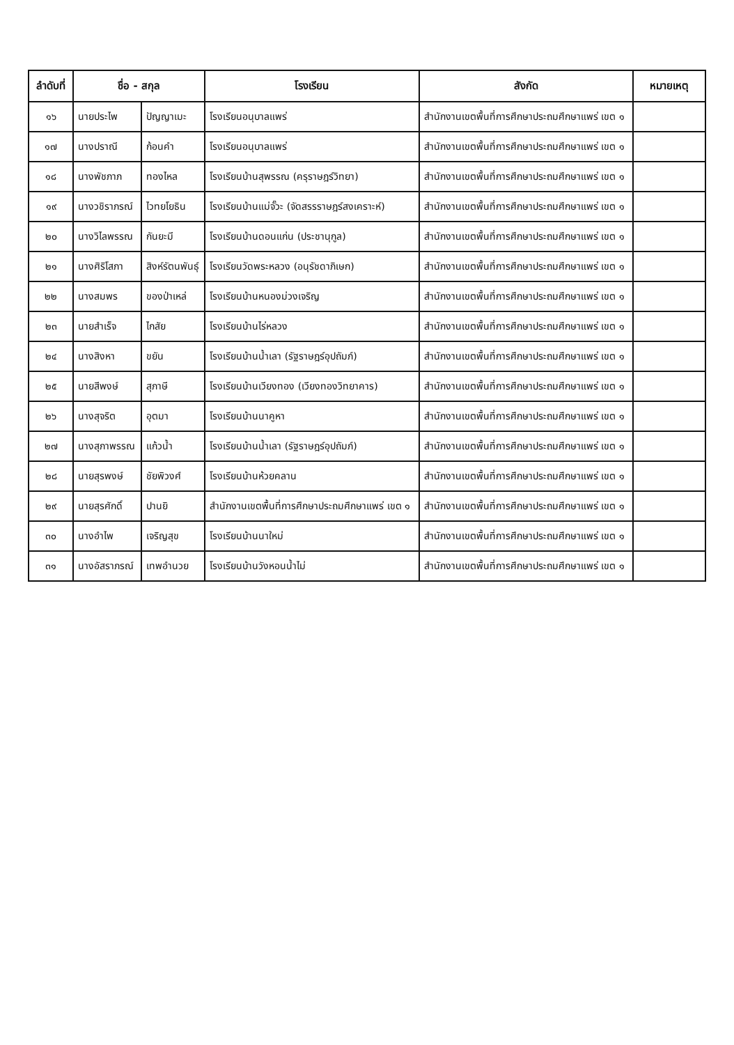| ลำดับที่ | ชื่อ - สกุล | | โรงเรียน | สังกัด | หมายเหตุ |
| --- | --- | --- | --- | --- | --- |
| ๑๖ | นายประไพ | ปัญญาเมะ | โรงเรียนอนุบาลแพร่ | สำนักงานเขตพื้นที่การศึกษาประถมศึกษาแพร่ เขต ๑ | |
| ๑๗ | นางปราณี | ก้อนคำ | โรงเรียนอนุบาลแพร่ | สำนักงานเขตพื้นที่การศึกษาประถมศึกษาแพร่ เขต ๑ | |
| ๑๘ | นางพัชภาภ | ทองไหล | โรงเรียนบ้านสุพรรณ (ครุราษฎร์วิทยา) | สำนักงานเขตพื้นที่การศึกษาประถมศึกษาแพร่ เขต ๑ | |
| ๑๙ | นางวชิราภรณ์ | ไวทยโยธิน | โรงเรียนบ้านแม่จั๊วะ (จัดสรรราษฎร์สงเคราะห์) | สำนักงานเขตพื้นที่การศึกษาประถมศึกษาแพร่ เขต ๑ | |
| ๒๐ | นางวิไลพรรณ | กันยะมี | โรงเรียนบ้านดอนแก่น (ประชานุกูล) | สำนักงานเขตพื้นที่การศึกษาประถมศึกษาแพร่ เขต ๑ | |
| ๒๑ | นางศิริโสภา | สิงห์รัตนพันธุ์ | โรงเรียนวัดพระหลวง (อนุรัชดาภิเษก) | สำนักงานเขตพื้นที่การศึกษาประถมศึกษาแพร่ เขต ๑ | |
| ๒๒ | นางสมพร | ของป่าเหล่ | โรงเรียนบ้านหนองม่วงเจริญ | สำนักงานเขตพื้นที่การศึกษาประถมศึกษาแพร่ เขต ๑ | |
| ๒๓ | นายสำเร็จ | ไกสัย | โรงเรียนบ้านไร่หลวง | สำนักงานเขตพื้นที่การศึกษาประถมศึกษาแพร่ เขต ๑ | |
| ๒๔ | นางสิงหา | ขยัน | โรงเรียนบ้านน้ำเลา (รัฐราษฎร์อุปถัมภ์) | สำนักงานเขตพื้นที่การศึกษาประถมศึกษาแพร่ เขต ๑ | |
| ๒๕ | นายสีพงษ์ | สุภาษี | โรงเรียนบ้านเวียงทอง (เวียงทองวิทยาคาร) | สำนักงานเขตพื้นที่การศึกษาประถมศึกษาแพร่ เขต ๑ | |
| ๒๖ | นางสุจริต | อุตมา | โรงเรียนบ้านนาคูหา | สำนักงานเขตพื้นที่การศึกษาประถมศึกษาแพร่ เขต ๑ | |
| ๒๗ | นางสุภาพรรณ | แก้วน้ำ | โรงเรียนบ้านน้ำเลา (รัฐราษฎร์อุปถัมภ์) | สำนักงานเขตพื้นที่การศึกษาประถมศึกษาแพร่ เขต ๑ | |
| ๒๘ | นายสุรพงษ์ | ชัยพิวงศ์ | โรงเรียนบ้านห้วยคลาน | สำนักงานเขตพื้นที่การศึกษาประถมศึกษาแพร่ เขต ๑ | |
| ๒๙ | นายสุรศักดิ์ | ปานยิ | สำนักงานเขตพื้นที่การศึกษาประถมศึกษาแพร่ เขต ๑ | สำนักงานเขตพื้นที่การศึกษาประถมศึกษาแพร่ เขต ๑ | |
| ๓๐ | นางอำไพ | เจริญสุข | โรงเรียนบ้านนาใหม่ | สำนักงานเขตพื้นที่การศึกษาประถมศึกษาแพร่ เขต ๑ | |
| ๓๑ | นางอัสราภรณ์ | เทพอำนวย | โรงเรียนบ้านวังหอนน้ำไม่ | สำนักงานเขตพื้นที่การศึกษาประถมศึกษาแพร่ เขต ๑ | |